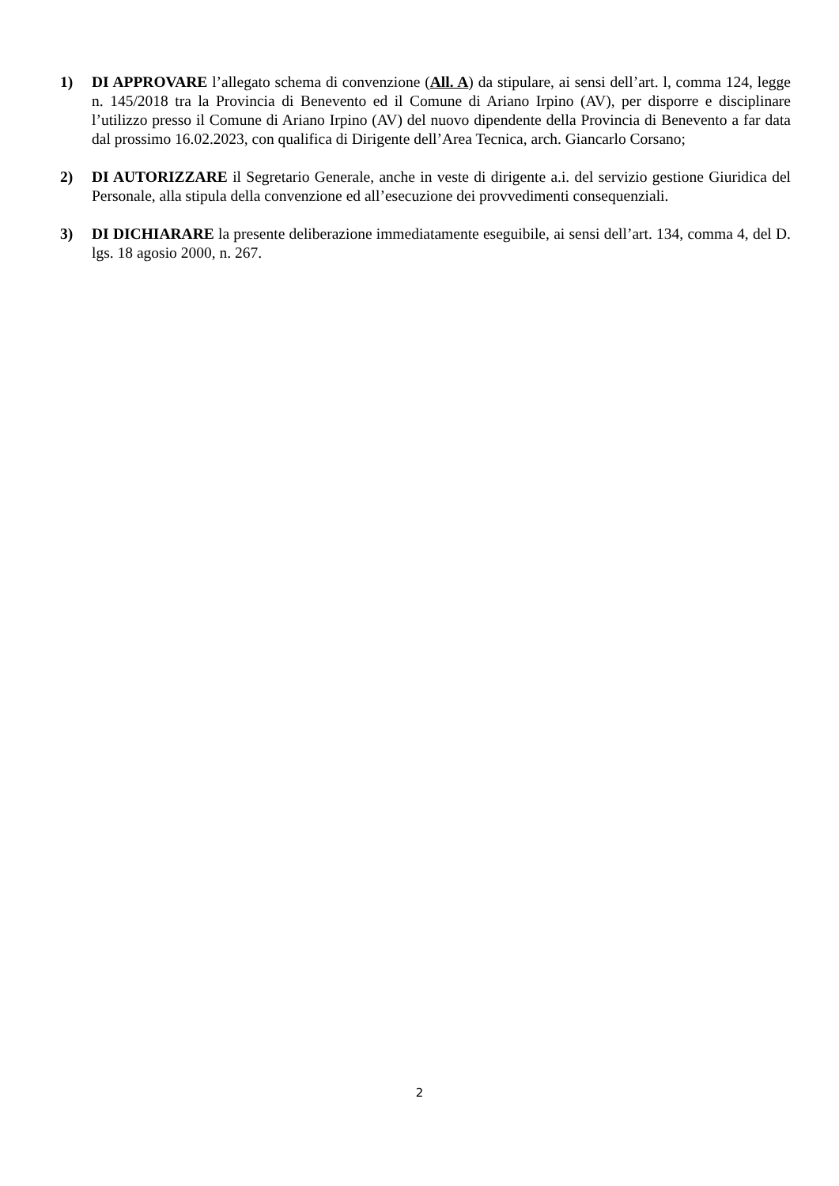1) DI APPROVARE l’allegato schema di convenzione (All. A) da stipulare, ai sensi dell’art. l, comma 124, legge n. 145/2018 tra la Provincia di Benevento ed il Comune di Ariano Irpino (AV), per disporre e disciplinare l’utilizzo presso il Comune di Ariano Irpino (AV) del nuovo dipendente della Provincia di Benevento a far data dal prossimo 16.02.2023, con qualifica di Dirigente dell’Area Tecnica, arch. Giancarlo Corsano;
2) DI AUTORIZZARE il Segretario Generale, anche in veste di dirigente a.i. del servizio gestione Giuridica del Personale, alla stipula della convenzione ed all’esecuzione dei provvedimenti consequenziali.
3) DI DICHIARARE la presente deliberazione immediatamente eseguibile, ai sensi dell’art. 134, comma 4, del D. lgs. 18 agosio 2000, n. 267.
2